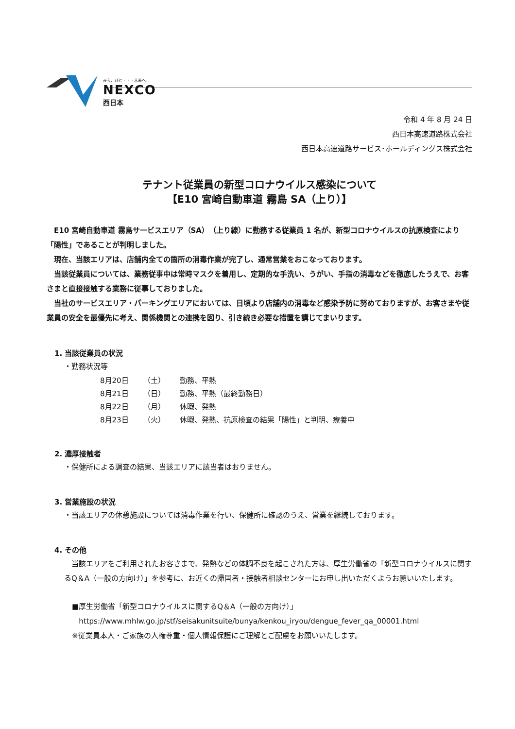みち、ひと・・・未来へ。
NEXCO
西日本
令和 4 年 8 月 24 日
西日本高速道路株式会社
西日本高速道路サービス･ホールディングス株式会社
テナント従業員の新型コロナウイルス感染について
【E10 宮崎自動車道 霧島 SA（上り）】
E10 宮崎自動車道 霧島サービスエリア（SA）（上り線）に勤務する従業員 1 名が、新型コロナウイルスの抗原検査により「陽性」であることが判明しました。
現在、当該エリアは、店舗内全ての箇所の消毒作業が完了し、通常営業をおこなっております。
当該従業員については、業務従事中は常時マスクを着用し、定期的な手洗い、うがい、手指の消毒などを徹底したうえで、お客さまと直接接触する業務に従事しておりました。
当社のサービスエリア・パーキングエリアにおいては、日頃より店舗内の消毒など感染予防に努めておりますが、お客さまや従業員の安全を最優先に考え、関係機関との連携を図り、引き続き必要な措置を講じてまいります。
1. 当該従業員の状況
・勤務状況等
| 8月20日 | （土） | 勤務、平熱 |
| 8月21日 | （日） | 勤務、平熱（最終勤務日） |
| 8月22日 | （月） | 休暇、発熱 |
| 8月23日 | （火） | 休暇、発熱、抗原検査の結果「陽性」と判明、療養中 |
2. 濃厚接触者
・保健所による調査の結果、当該エリアに該当者はおりません。
3. 営業施設の状況
・当該エリアの休憩施設については消毒作業を行い、保健所に確認のうえ、営業を継続しております。
4. その他
当該エリアをご利用されたお客さまで、発熱などの体調不良を起こされた方は、厚生労働省の「新型コロナウイルスに関するQ＆A（一般の方向け）」を参考に、お近くの帰国者・接触者相談センターにお申し出いただくようお願いいたします。
■厚生労働省「新型コロナウイルスに関するQ＆A（一般の方向け）」
https://www.mhlw.go.jp/stf/seisakunitsuite/bunya/kenkou_iryou/dengue_fever_qa_00001.html
※従業員本人・ご家族の人権尊重・個人情報保護にご理解とご配慮をお願いいたします。